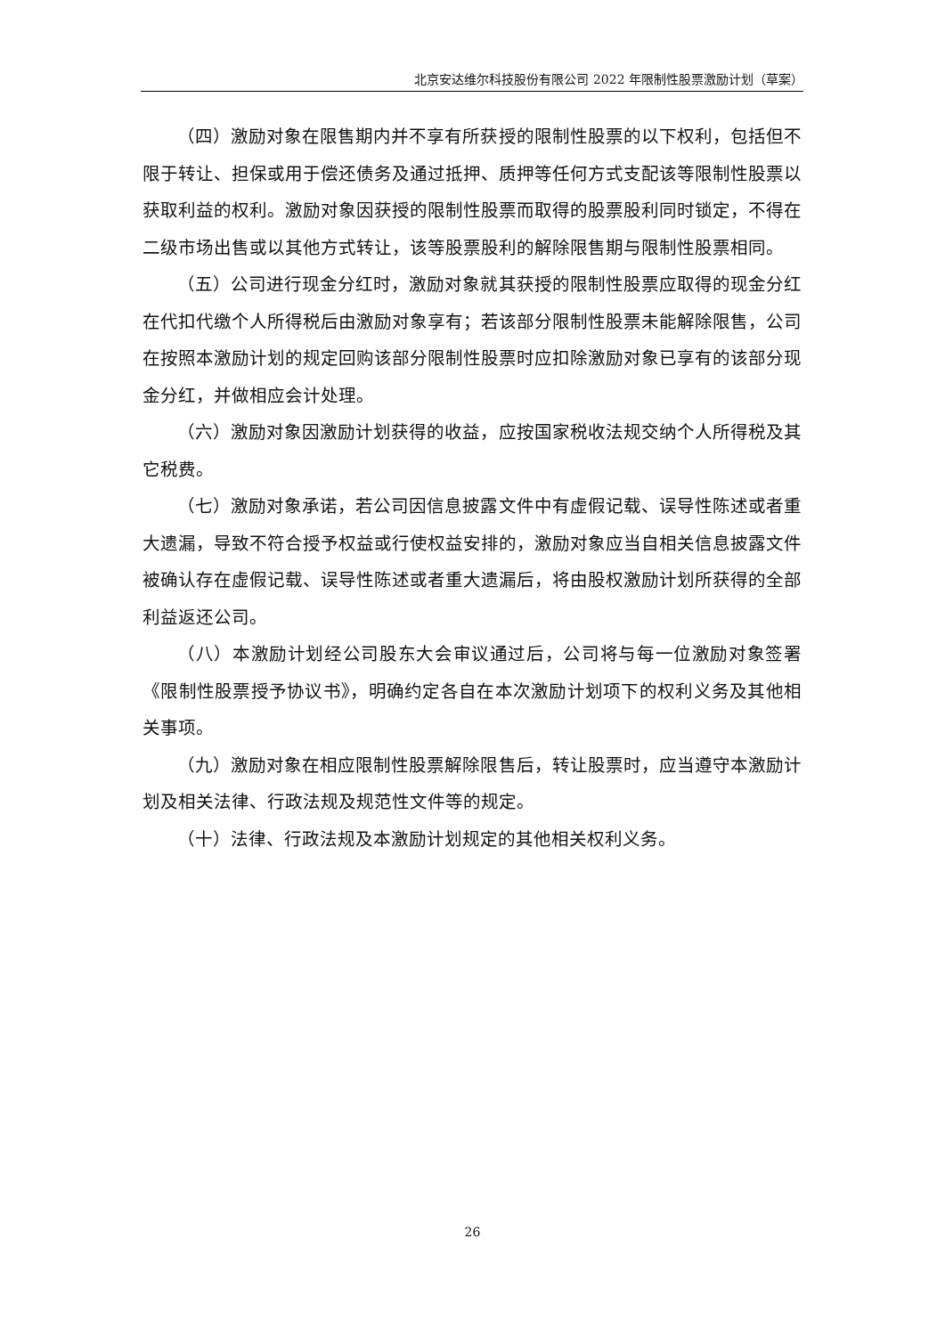北京安达维尔科技股份有限公司 2022 年限制性股票激励计划（草案）
（四）激励对象在限售期内并不享有所获授的限制性股票的以下权利，包括但不限于转让、担保或用于偿还债务及通过抵押、质押等任何方式支配该等限制性股票以获取利益的权利。激励对象因获授的限制性股票而取得的股票股利同时锁定，不得在二级市场出售或以其他方式转让，该等股票股利的解除限售期与限制性股票相同。
（五）公司进行现金分红时，激励对象就其获授的限制性股票应取得的现金分红在代扣代缴个人所得税后由激励对象享有；若该部分限制性股票未能解除限售，公司在按照本激励计划的规定回购该部分限制性股票时应扣除激励对象已享有的该部分现金分红，并做相应会计处理。
（六）激励对象因激励计划获得的收益，应按国家税收法规交纳个人所得税及其它税费。
（七）激励对象承诺，若公司因信息披露文件中有虚假记载、误导性陈述或者重大遗漏，导致不符合授予权益或行使权益安排的，激励对象应当自相关信息披露文件被确认存在虚假记载、误导性陈述或者重大遗漏后，将由股权激励计划所获得的全部利益返还公司。
（八）本激励计划经公司股东大会审议通过后，公司将与每一位激励对象签署《限制性股票授予协议书》，明确约定各自在本次激励计划项下的权利义务及其他相关事项。
（九）激励对象在相应限制性股票解除限售后，转让股票时，应当遵守本激励计划及相关法律、行政法规及规范性文件等的规定。
（十）法律、行政法规及本激励计划规定的其他相关权利义务。
26